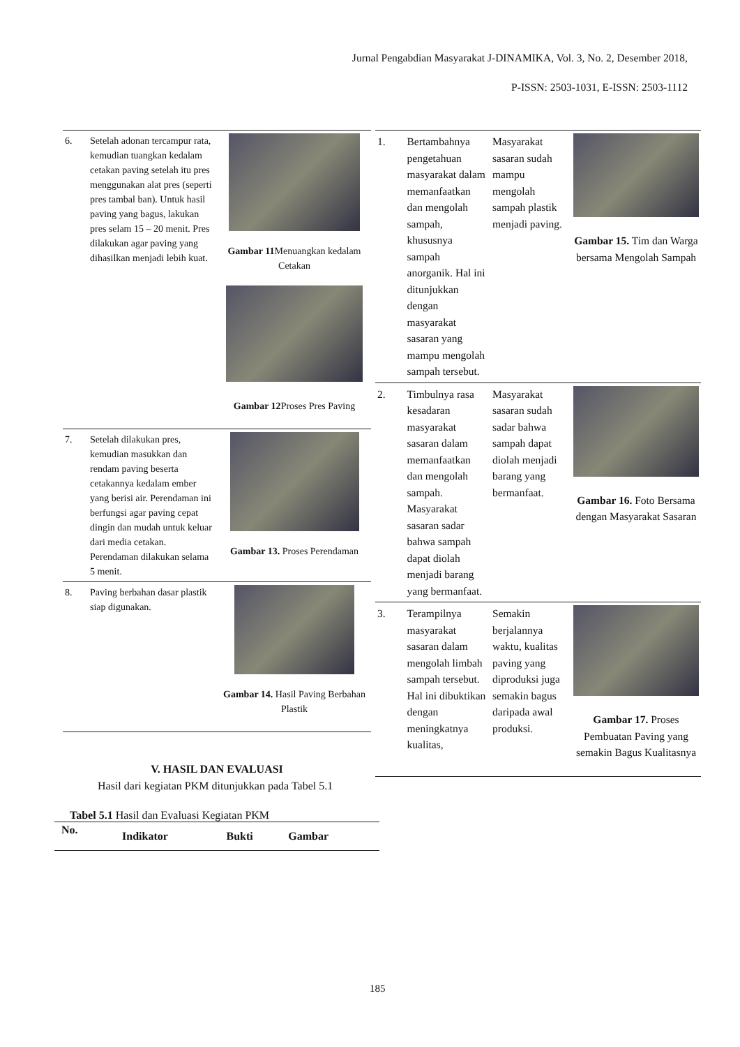Jurnal Pengabdian Masyarakat J-DINAMIKA, Vol. 3, No. 2, Desember 2018,
P-ISSN: 2503-1031, E-ISSN: 2503-1112
| 6. | Setelah adonan tercampur rata, kemudian tuangkan kedalam cetakan paving setelah itu pres menggunakan alat pres (seperti pres tambal ban). Untuk hasil paving yang bagus, lakukan pres selam 15 – 20 menit. Pres dilakukan agar paving yang dihasilkan menjadi lebih kuat. | Gambar 11 Menuangkan kedalam Cetakan Gambar 12 Proses Pres Paving |
| 7. | Setelah dilakukan pres, kemudian masukkan dan rendam paving beserta cetakannya kedalam ember yang berisi air. Perendaman ini berfungsi agar paving cepat dingin dan mudah untuk keluar dari media cetakan. Perendaman dilakukan selama 5 menit. | Gambar 13. Proses Perendaman |
| 8. | Paving berbahan dasar plastik siap digunakan. | Gambar 14. Hasil Paving Berbahan Plastik |
V. HASIL DAN EVALUASI
Hasil dari kegiatan PKM ditunjukkan pada Tabel 5.1
Tabel 5.1 Hasil dan Evaluasi Kegiatan PKM
| No. | Indikator | Bukti | Gambar |
| --- | --- | --- | --- |
| 1. | Bertambahnya pengetahuan masyarakat dalam memanfaatkan dan mengolah sampah, khususnya sampah anorganik. Hal ini ditunjukkan dengan masyarakat sasaran yang mampu mengolah sampah tersebut. | Masyarakat sasaran sudah mampu mengolah sampah plastik menjadi paving. | Gambar 15. Tim dan Warga bersama Mengolah Sampah |
| 2. | Timbulnya rasa kesadaran masyarakat sasaran dalam memanfaatkan dan mengolah sampah. Masyarakat sasaran sadar bahwa sampah dapat diolah menjadi barang yang bermanfaat. | Masyarakat sasaran sudah sadar bahwa sampah dapat diolah menjadi barang yang bermanfaat. | Gambar 16. Foto Bersama dengan Masyarakat Sasaran |
| 3. | Terampilnya masyarakat sasaran dalam mengolah limbah sampah tersebut. Hal ini dibuktikan dengan meningkatnya kualitas, | Semakin berjalannya waktu, kualitas paving yang diproduksi juga semakin bagus daripada awal produksi. | Gambar 17. Proses Pembuatan Paving yang semakin Bagus Kualitasnya |
185